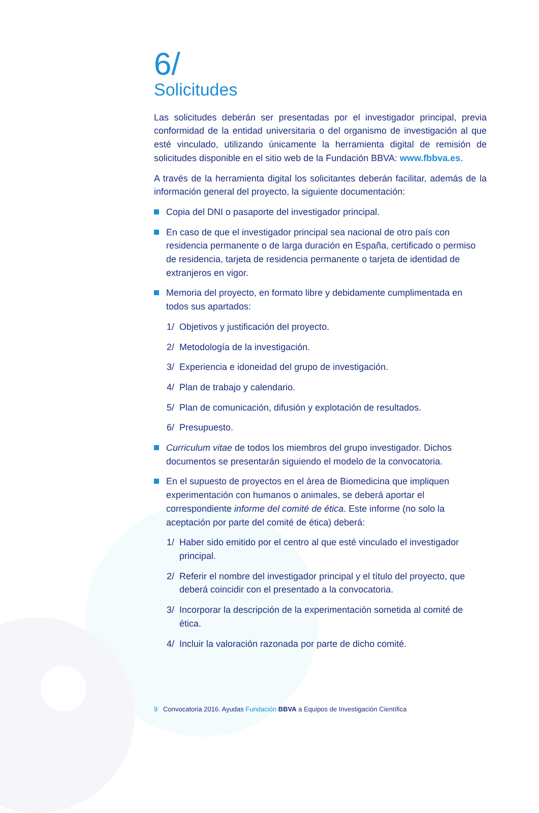6/
Solicitudes
Las solicitudes deberán ser presentadas por el investigador principal, previa conformidad de la entidad universitaria o del organismo de investigación al que esté vinculado, utilizando únicamente la herramienta digital de remisión de solicitudes disponible en el sitio web de la Fundación BBVA: www.fbbva.es.
A través de la herramienta digital los solicitantes deberán facilitar, además de la información general del proyecto, la siguiente documentación:
Copia del DNI o pasaporte del investigador principal.
En caso de que el investigador principal sea nacional de otro país con residencia permanente o de larga duración en España, certificado o permiso de residencia, tarjeta de residencia permanente o tarjeta de identidad de extranjeros en vigor.
Memoria del proyecto, en formato libre y debidamente cumplimentada en todos sus apartados:
1/ Objetivos y justificación del proyecto.
2/ Metodología de la investigación.
3/ Experiencia e idoneidad del grupo de investigación.
4/ Plan de trabajo y calendario.
5/ Plan de comunicación, difusión y explotación de resultados.
6/ Presupuesto.
Curriculum vitae de todos los miembros del grupo investigador. Dichos documentos se presentarán siguiendo el modelo de la convocatoria.
En el supuesto de proyectos en el área de Biomedicina que impliquen experimentación con humanos o animales, se deberá aportar el correspondiente informe del comité de ética. Este informe (no solo la aceptación por parte del comité de ética) deberá:
1/ Haber sido emitido por el centro al que esté vinculado el investigador principal.
2/ Referir el nombre del investigador principal y el título del proyecto, que deberá coincidir con el presentado a la convocatoria.
3/ Incorporar la descripción de la experimentación sometida al comité de ética.
4/ Incluir la valoración razonada por parte de dicho comité.
9 Convocatoria 2016. Ayudas Fundación BBVA a Equipos de Investigación Científica